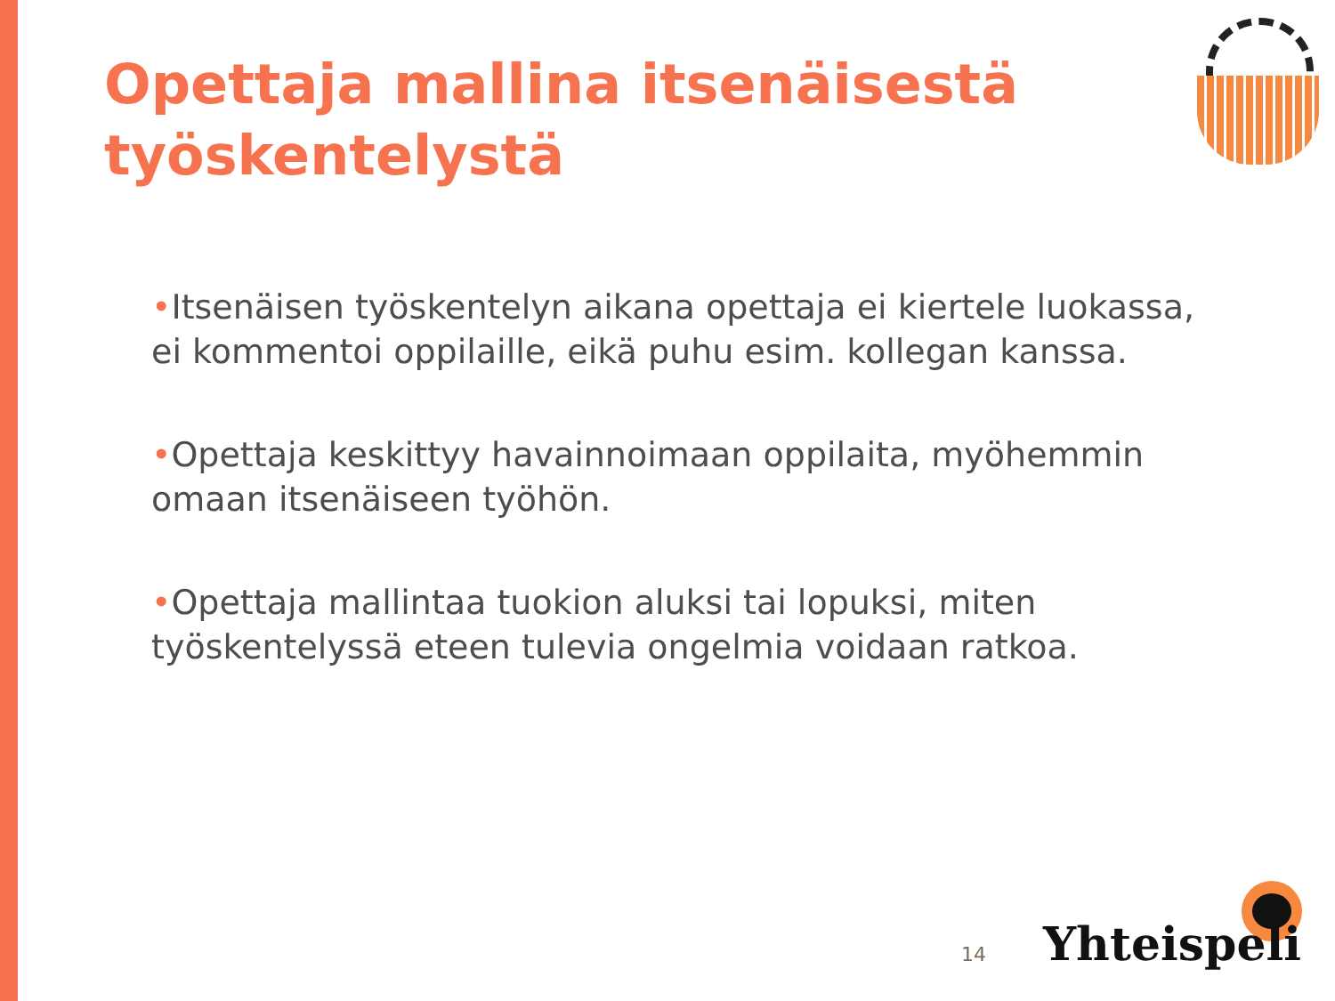Opettaja mallina itsenäisestä työskentelystä
•Itsenäisen työskentelyn aikana opettaja ei kiertele luokassa, ei kommentoi oppilaille, eikä puhu esim. kollegan kanssa.
•Opettaja keskittyy havainnoimaan oppilaita, myöhemmin omaan itsenäiseen työhön.
•Opettaja mallintaa tuokion aluksi tai lopuksi, miten työskentelyssä eteen tulevia ongelmia voidaan ratkoa.
14 Yhteispeli